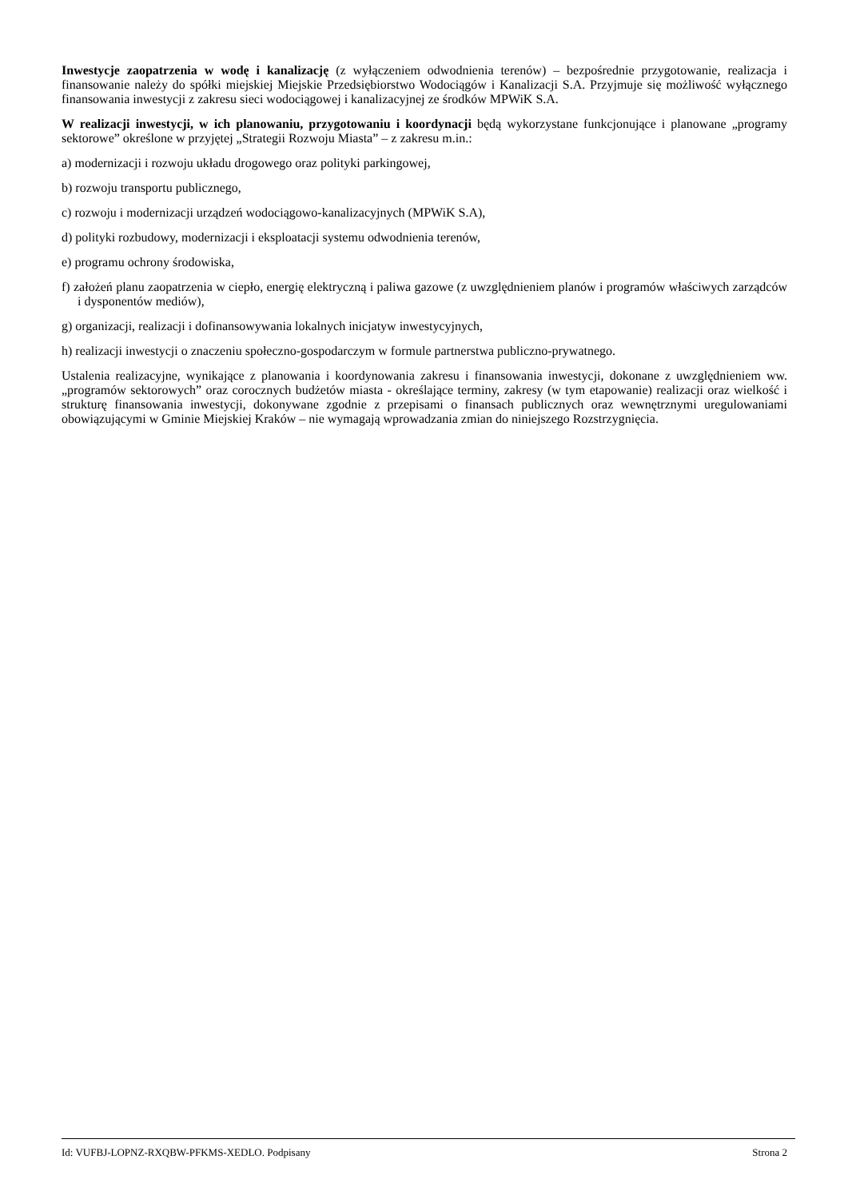Inwestycje zaopatrzenia w wodę i kanalizację (z wyłączeniem odwodnienia terenów) – bezpośrednie przygotowanie, realizacja i finansowanie należy do spółki miejskiej Miejskie Przedsiębiorstwo Wodociągów i Kanalizacji S.A. Przyjmuje się możliwość wyłącznego finansowania inwestycji z zakresu sieci wodociągowej i kanalizacyjnej ze środków MPWiK S.A.
W realizacji inwestycji, w ich planowaniu, przygotowaniu i koordynacji będą wykorzystane funkcjonujące i planowane „programy sektorowe” określone w przyjętej „Strategii Rozwoju Miasta” – z zakresu m.in.:
a) modernizacji i rozwoju układu drogowego oraz polityki parkingowej,
b) rozwoju transportu publicznego,
c) rozwoju i modernizacji urządzeń wodociągowo-kanalizacyjnych (MPWiK S.A),
d) polityki rozbudowy, modernizacji i eksploatacji systemu odwodnienia terenów,
e) programu ochrony środowiska,
f) założeń planu zaopatrzenia w ciepło, energię elektryczną i paliwa gazowe (z uwzględnieniem planów i programów właściwych zarządców i dysponentów mediów),
g) organizacji, realizacji i dofinansowywania lokalnych inicjatyw inwestycyjnych,
h) realizacji inwestycji o znaczeniu społeczno-gospodarczym w formule partnerstwa publiczno-prywatnego.
Ustalenia realizacyjne, wynikające z planowania i koordynowania zakresu i finansowania inwestycji, dokonane z uwzględnieniem ww. „programów sektorowych” oraz corocznych budżetów miasta - określające terminy, zakresy (w tym etapowanie) realizacji oraz wielkość i strukturę finansowania inwestycji, dokonywane zgodnie z przepisami o finansach publicznych oraz wewnętrznymi uregulowaniami obowiązującymi w Gminie Miejskiej Kraków – nie wymagają wprowadzania zmian do niniejszego Rozstrzygnięcia.
Id: VUFBJ-LOPNZ-RXQBW-PFKMS-XEDLO. Podpisany Strona 2